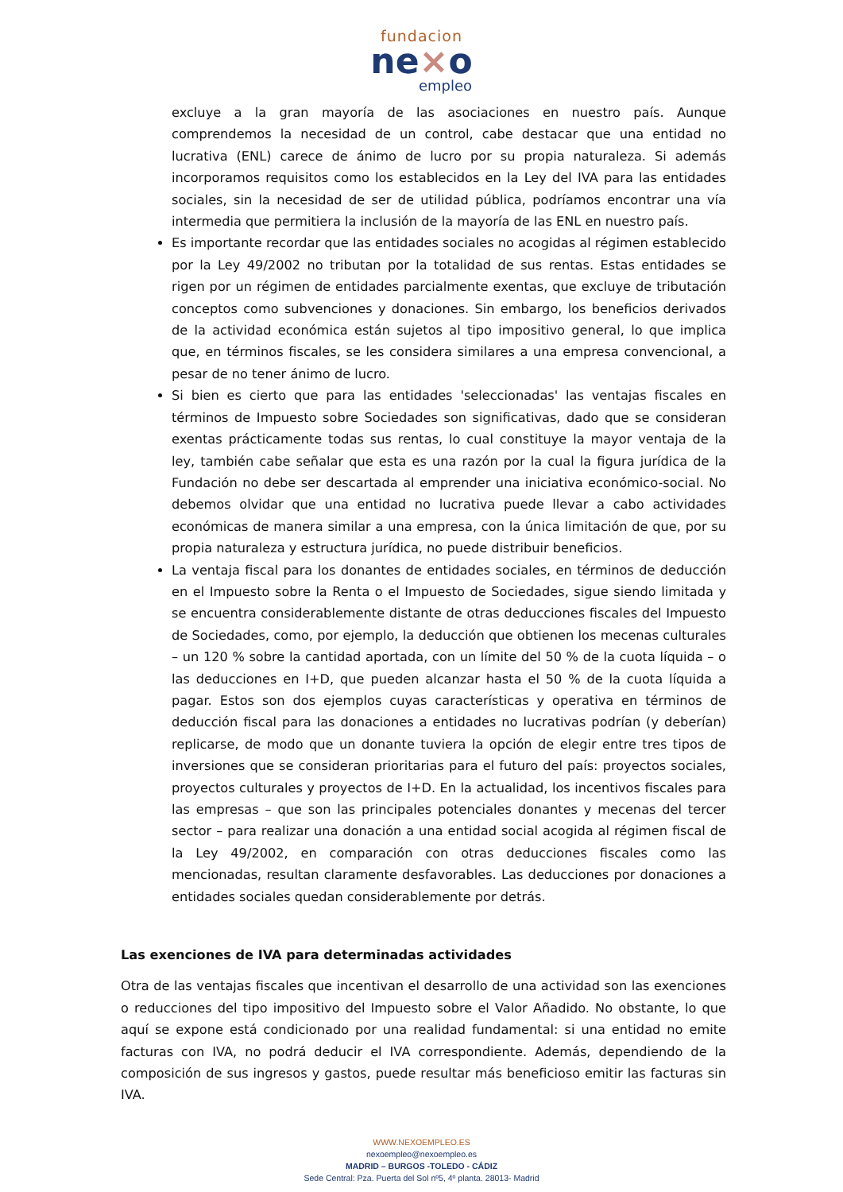fundacion
ne×o
empleo
excluye a la gran mayoría de las asociaciones en nuestro país. Aunque comprendemos la necesidad de un control, cabe destacar que una entidad no lucrativa (ENL) carece de ánimo de lucro por su propia naturaleza. Si además incorporamos requisitos como los establecidos en la Ley del IVA para las entidades sociales, sin la necesidad de ser de utilidad pública, podríamos encontrar una vía intermedia que permitiera la inclusión de la mayoría de las ENL en nuestro país.
Es importante recordar que las entidades sociales no acogidas al régimen establecido por la Ley 49/2002 no tributan por la totalidad de sus rentas. Estas entidades se rigen por un régimen de entidades parcialmente exentas, que excluye de tributación conceptos como subvenciones y donaciones. Sin embargo, los beneficios derivados de la actividad económica están sujetos al tipo impositivo general, lo que implica que, en términos fiscales, se les considera similares a una empresa convencional, a pesar de no tener ánimo de lucro.
Si bien es cierto que para las entidades 'seleccionadas' las ventajas fiscales en términos de Impuesto sobre Sociedades son significativas, dado que se consideran exentas prácticamente todas sus rentas, lo cual constituye la mayor ventaja de la ley, también cabe señalar que esta es una razón por la cual la figura jurídica de la Fundación no debe ser descartada al emprender una iniciativa económico-social. No debemos olvidar que una entidad no lucrativa puede llevar a cabo actividades económicas de manera similar a una empresa, con la única limitación de que, por su propia naturaleza y estructura jurídica, no puede distribuir beneficios.
La ventaja fiscal para los donantes de entidades sociales, en términos de deducción en el Impuesto sobre la Renta o el Impuesto de Sociedades, sigue siendo limitada y se encuentra considerablemente distante de otras deducciones fiscales del Impuesto de Sociedades, como, por ejemplo, la deducción que obtienen los mecenas culturales – un 120 % sobre la cantidad aportada, con un límite del 50 % de la cuota líquida – o las deducciones en I+D, que pueden alcanzar hasta el 50 % de la cuota líquida a pagar. Estos son dos ejemplos cuyas características y operativa en términos de deducción fiscal para las donaciones a entidades no lucrativas podrían (y deberían) replicarse, de modo que un donante tuviera la opción de elegir entre tres tipos de inversiones que se consideran prioritarias para el futuro del país: proyectos sociales, proyectos culturales y proyectos de I+D. En la actualidad, los incentivos fiscales para las empresas – que son las principales potenciales donantes y mecenas del tercer sector – para realizar una donación a una entidad social acogida al régimen fiscal de la Ley 49/2002, en comparación con otras deducciones fiscales como las mencionadas, resultan claramente desfavorables. Las deducciones por donaciones a entidades sociales quedan considerablemente por detrás.
Las exenciones de IVA para determinadas actividades
Otra de las ventajas fiscales que incentivan el desarrollo de una actividad son las exenciones o reducciones del tipo impositivo del Impuesto sobre el Valor Añadido. No obstante, lo que aquí se expone está condicionado por una realidad fundamental: si una entidad no emite facturas con IVA, no podrá deducir el IVA correspondiente. Además, dependiendo de la composición de sus ingresos y gastos, puede resultar más beneficioso emitir las facturas sin IVA.
WWW.NEXOEMPLEO.ES
nexoempleo@nexoempleo.es
MADRID – BURGOS -TOLEDO - CÁDIZ
Sede Central: Pza. Puerta del Sol nº5, 4º planta. 28013- Madrid